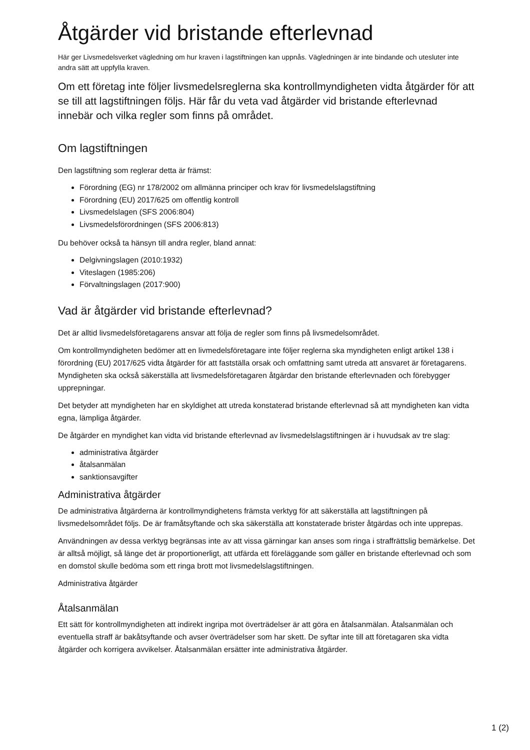Åtgärder vid bristande efterlevnad
Här ger Livsmedelsverket vägledning om hur kraven i lagstiftningen kan uppnås. Vägledningen är inte bindande och utesluter inte andra sätt att uppfylla kraven.
Om ett företag inte följer livsmedelsreglerna ska kontrollmyndigheten vidta åtgärder för att se till att lagstiftningen följs. Här får du veta vad åtgärder vid bristande efterlevnad innebär och vilka regler som finns på området.
Om lagstiftningen
Den lagstiftning som reglerar detta är främst:
Förordning (EG) nr 178/2002 om allmänna principer och krav för livsmedelslagstiftning
Förordning (EU) 2017/625 om offentlig kontroll
Livsmedelslagen (SFS 2006:804)
Livsmedelsförordningen (SFS 2006:813)
Du behöver också ta hänsyn till andra regler, bland annat:
Delgivningslagen (2010:1932)
Viteslagen (1985:206)
Förvaltningslagen (2017:900)
Vad är åtgärder vid bristande efterlevnad?
Det är alltid livsmedelsföretagarens ansvar att följa de regler som finns på livsmedelsområdet.
Om kontrollmyndigheten bedömer att en livmedelsföretagare inte följer reglerna ska myndigheten enligt artikel 138 i förordning (EU) 2017/625 vidta åtgärder för att fastställa orsak och omfattning samt utreda att ansvaret är företagarens. Myndigheten ska också säkerställa att livsmedelsföretagaren åtgärdar den bristande efterlevnaden och förebygger upprepningar.
Det betyder att myndigheten har en skyldighet att utreda konstaterad bristande efterlevnad så att myndigheten kan vidta egna, lämpliga åtgärder.
De åtgärder en myndighet kan vidta vid bristande efterlevnad av livsmedelslagstiftningen är i huvudsak av tre slag:
administrativa åtgärder
åtalsanmälan
sanktionsavgifter
Administrativa åtgärder
De administrativa åtgärderna är kontrollmyndighetens främsta verktyg för att säkerställa att lagstiftningen på livsmedelsområdet följs. De är framåtsyftande och ska säkerställa att konstaterade brister åtgärdas och inte upprepas.
Användningen av dessa verktyg begränsas inte av att vissa gärningar kan anses som ringa i straffrättslig bemärkelse. Det är alltså möjligt, så länge det är proportionerligt, att utfärda ett föreläggande som gäller en bristande efterlevnad och som en domstol skulle bedöma som ett ringa brott mot livsmedelslagstiftningen.
Administrativa åtgärder
Åtalsanmälan
Ett sätt för kontrollmyndigheten att indirekt ingripa mot överträdelser är att göra en åtalsanmälan. Åtalsanmälan och eventuella straff är bakåtsyftande och avser överträdelser som har skett. De syftar inte till att företagaren ska vidta åtgärder och korrigera avvikelser. Åtalsanmälan ersätter inte administrativa åtgärder.
1 (2)